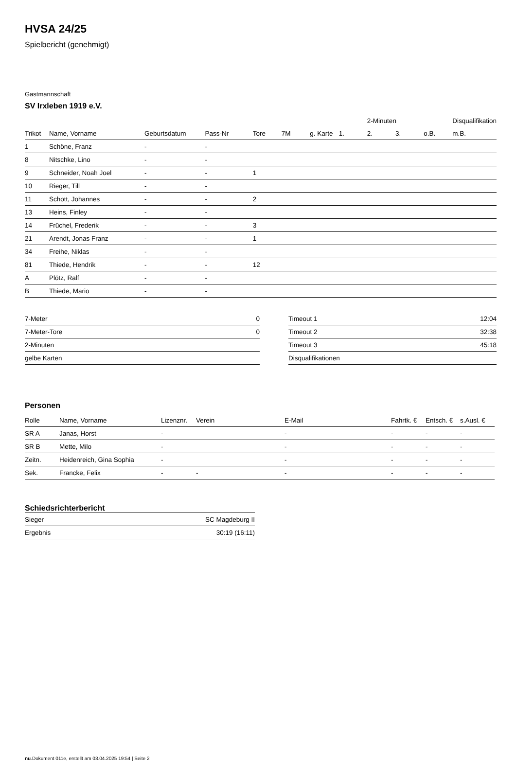HVSA 24/25
Spielbericht (genehmigt)
Gastmannschaft
SV Irxleben 1919 e.V.
| | | | | | | | | 2-Minuten | | | Disqualifikation |
| --- | --- | --- | --- | --- | --- | --- | --- | --- | --- | --- | --- |
| Trikot | Name, Vorname | Geburtsdatum | Pass-Nr | Tore | 7M | g. Karte | 1. | 2. | 3. | o.B. | m.B. |
| 1 | Schöne, Franz | - | - | | | | | | | | |
| 8 | Nitschke, Lino | - | - | | | | | | | | |
| 9 | Schneider, Noah Joel | - | - | 1 | | | | | | | |
| 10 | Rieger, Till | - | - | | | | | | | | |
| 11 | Schott, Johannes | - | - | 2 | | | | | | | |
| 13 | Heins, Finley | - | - | | | | | | | | |
| 14 | Früchel, Frederik | - | - | 3 | | | | | | | |
| 21 | Arendt, Jonas Franz | - | - | 1 | | | | | | | |
| 34 | Freihe, Niklas | - | - | | | | | | | | |
| 81 | Thiede, Hendrik | - | - | 12 | | | | | | | |
| A | Plötz, Ralf | - | - | | | | | | | | |
| B | Thiede, Mario | - | - | | | | | | | | |
| 7-Meter | 0 |
| 7-Meter-Tore | 0 |
| 2-Minuten | |
| gelbe Karten | |
| Timeout 1 | 12:04 |
| Timeout 2 | 32:38 |
| Timeout 3 | 45:18 |
| Disqualifikationen | |
Personen
| Rolle | Name, Vorname | Lizenznr. | Verein | E-Mail | Fahrtk. € | Entsch. € | s.Ausl. € |
| --- | --- | --- | --- | --- | --- | --- | --- |
| SR A | Janas, Horst | - | | - | - | - | - |
| SR B | Mette, Milo | - | | - | - | - | - |
| Zeitn. | Heidenreich, Gina Sophia | - | | - | - | - | - |
| Sek. | Francke, Felix | - | - | - | - | - | - |
Schiedsrichterbericht
| Sieger | SC Magdeburg II |
| Ergebnis | 30:19 (16:11) |
nu.Dokument 011e, erstellt am 03.04.2025 19:54 | Seite 2